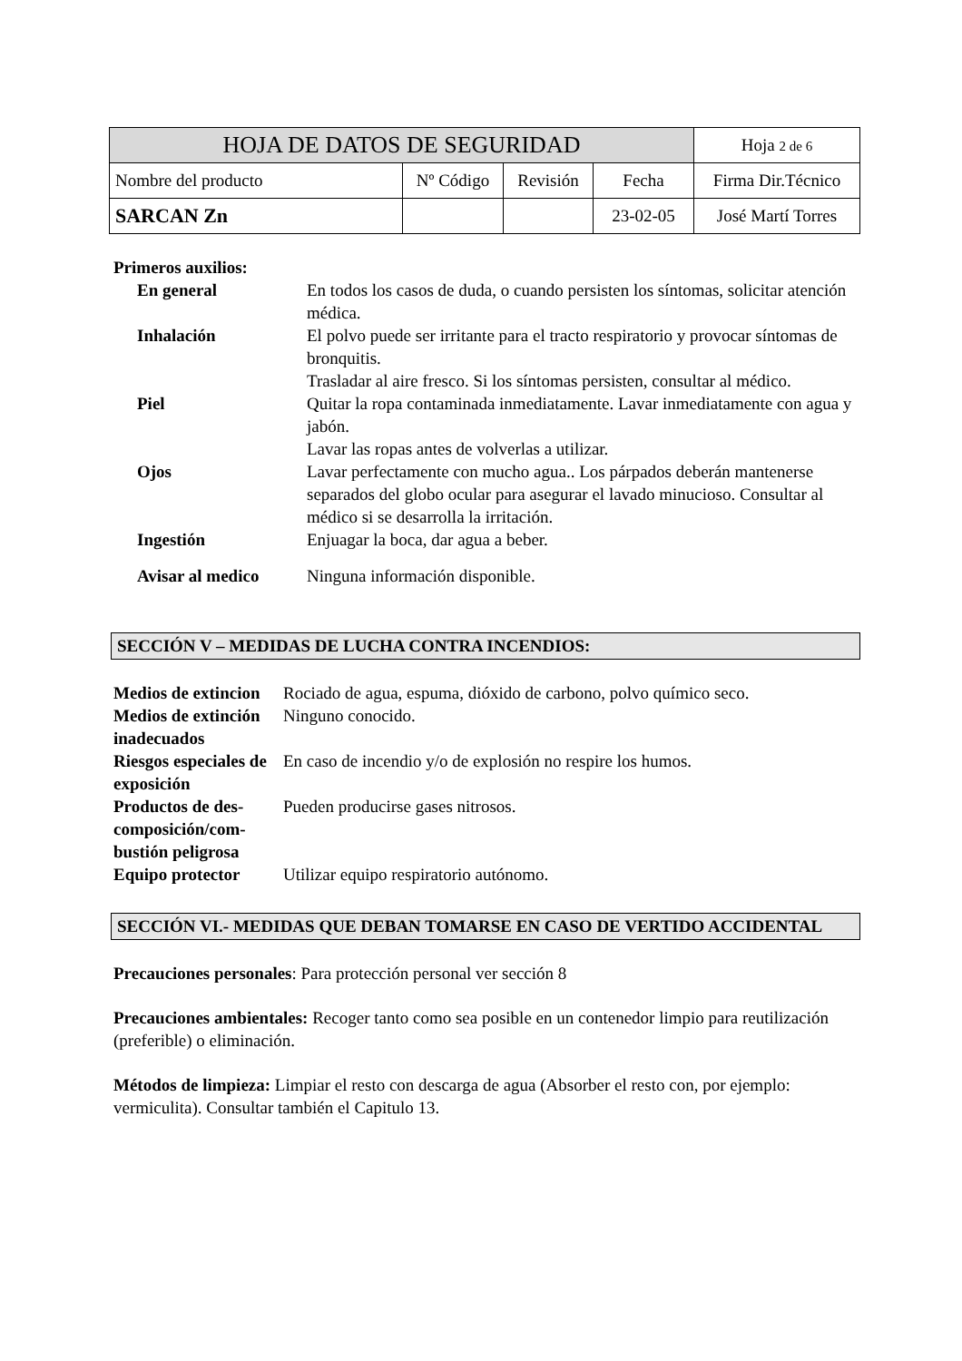| HOJA DE DATOS DE SEGURIDAD | | | | Hoja 2 de 6 |
| Nombre del producto | Nº Código | Revisión | Fecha | Firma Dir.Técnico |
| SARCAN Zn | | | 23-02-05 | José Martí Torres |
Primeros auxilios:
| En general | En todos los casos de duda, o cuando persisten los síntomas, solicitar atención médica. |
| Inhalación | El polvo puede ser irritante para el tracto respiratorio y provocar síntomas de bronquitis. Trasladar al aire fresco. Si los síntomas persisten, consultar al médico. |
| Piel | Quitar la ropa contaminada inmediatamente. Lavar inmediatamente con agua y jabón. Lavar las ropas antes de volverlas a utilizar. |
| Ojos | Lavar perfectamente con mucho agua.. Los párpados deberán mantenerse separados del globo ocular para asegurar el lavado minucioso. Consultar al médico si se desarrolla la irritación. |
| Ingestión | Enjuagar la boca, dar agua a beber. |
| Avisar al medico | Ninguna información disponible. |
SECCIÓN V – MEDIDAS DE LUCHA CONTRA INCENDIOS:
| Medios de extincion | Rociado de agua, espuma, dióxido de carbono, polvo químico seco. |
| Medios de extinción inadecuados | Ninguno conocido. |
| Riesgos especiales de exposición | En caso de incendio y/o de explosión no respire los humos. |
| Productos de des-composición/com-bustión peligrosa | Pueden producirse gases nitrosos. |
| Equipo protector | Utilizar equipo respiratorio autónomo. |
SECCIÓN VI.- MEDIDAS QUE DEBAN TOMARSE EN CASO DE VERTIDO ACCIDENTAL
Precauciones personales: Para protección personal ver sección 8
Precauciones ambientales: Recoger tanto como sea posible en un contenedor limpio para reutilización (preferible) o eliminación.
Métodos de limpieza: Limpiar el resto con descarga de agua (Absorber el resto con, por ejemplo: vermiculita). Consultar también el Capitulo 13.